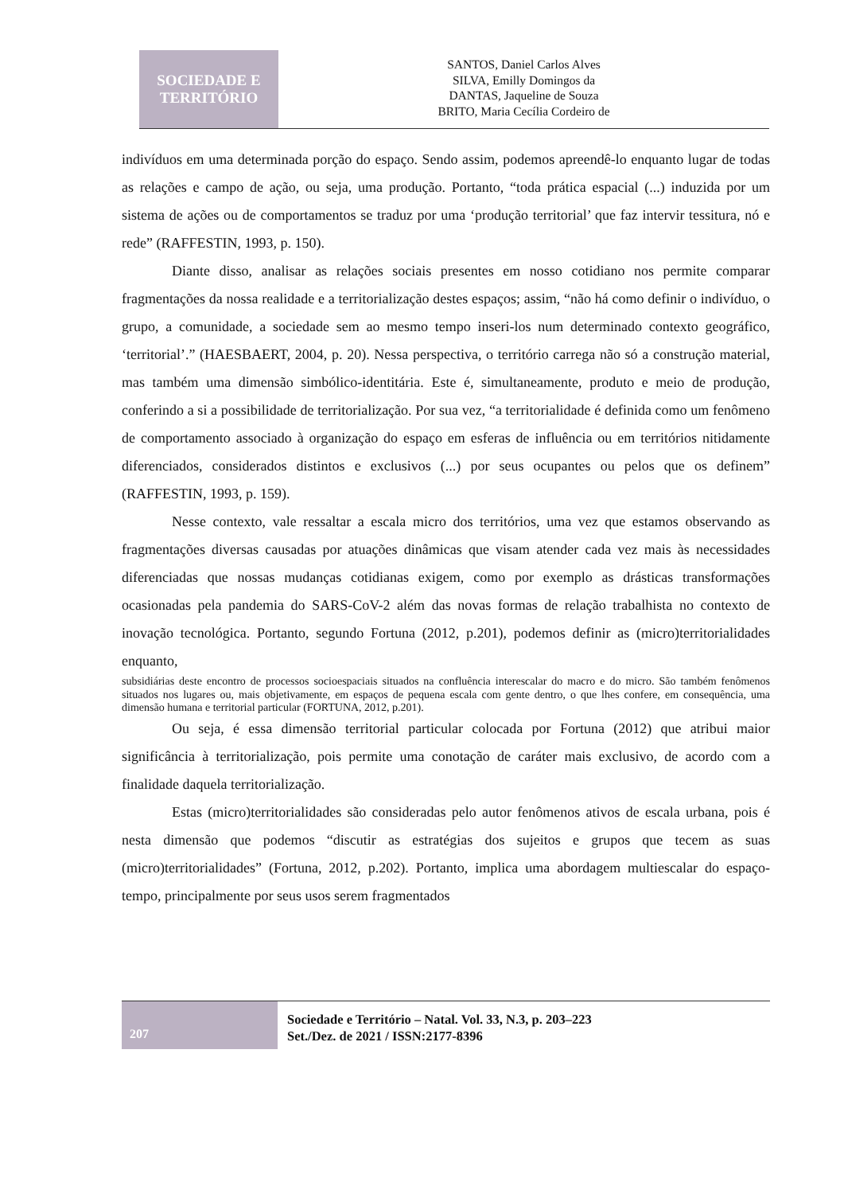SOCIEDADE E
TERRITÓRIO
SANTOS, Daniel Carlos Alves
SILVA, Emilly Domingos da
DANTAS, Jaqueline de Souza
BRITO, Maria Cecília Cordeiro de
indivíduos em uma determinada porção do espaço. Sendo assim, podemos apreendê-lo enquanto lugar de todas as relações e campo de ação, ou seja, uma produção. Portanto, “toda prática espacial (...) induzida por um sistema de ações ou de comportamentos se traduz por uma ‘produção territorial’ que faz intervir tessitura, nó e rede” (RAFFESTIN, 1993, p. 150).
Diante disso, analisar as relações sociais presentes em nosso cotidiano nos permite comparar fragmentações da nossa realidade e a territorialização destes espaços; assim, “não há como definir o indivíduo, o grupo, a comunidade, a sociedade sem ao mesmo tempo inseri-los num determinado contexto geográfico, ‘territorial’.” (HAESBAERT, 2004, p. 20). Nessa perspectiva, o território carrega não só a construção material, mas também uma dimensão simbólico-identitária. Este é, simultaneamente, produto e meio de produção, conferindo a si a possibilidade de territorialização. Por sua vez, “a territorialidade é definida como um fenômeno de comportamento associado à organização do espaço em esferas de influência ou em territórios nitidamente diferenciados, considerados distintos e exclusivos (...) por seus ocupantes ou pelos que os definem” (RAFFESTIN, 1993, p. 159).
Nesse contexto, vale ressaltar a escala micro dos territórios, uma vez que estamos observando as fragmentações diversas causadas por atuações dinâmicas que visam atender cada vez mais às necessidades diferenciadas que nossas mudanças cotidianas exigem, como por exemplo as drásticas transformações ocasionadas pela pandemia do SARS-CoV-2 além das novas formas de relação trabalhista no contexto de inovação tecnológica. Portanto, segundo Fortuna (2012, p.201), podemos definir as (micro)territorialidades enquanto,
subsidiárias deste encontro de processos socioespaciais situados na confluência interescalar do macro e do micro. São também fenômenos situados nos lugares ou, mais objetivamente, em espaços de pequena escala com gente dentro, o que lhes confere, em consequência, uma dimensão humana e territorial particular (FORTUNA, 2012, p.201).
Ou seja, é essa dimensão territorial particular colocada por Fortuna (2012) que atribui maior significância à territorialização, pois permite uma conotação de caráter mais exclusivo, de acordo com a finalidade daquela territorialização.
Estas (micro)territorialidades são consideradas pelo autor fenômenos ativos de escala urbana, pois é nesta dimensão que podemos “discutir as estratégias dos sujeitos e grupos que tecem as suas (micro)territorialidades” (Fortuna, 2012, p.202). Portanto, implica uma abordagem multiescalar do espaço-tempo, principalmente por seus usos serem fragmentados
207
Sociedade e Território – Natal. Vol. 33, N.3, p. 203–223
Set./Dez. de 2021 / ISSN:2177-8396